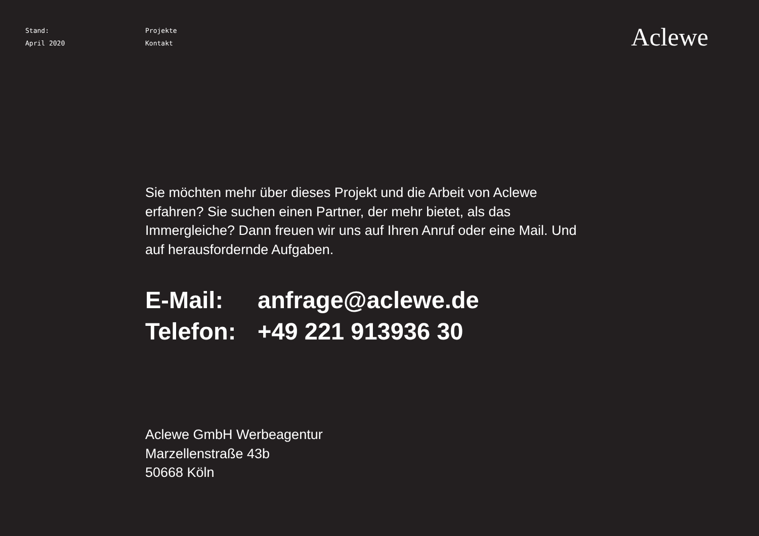Stand:
April 2020
Projekte
Kontakt
Aclewe
Sie möchten mehr über dieses Projekt und die Arbeit von Aclewe erfahren? Sie suchen einen Partner, der mehr bietet, als das Immergleiche? Dann freuen wir uns auf Ihren Anruf oder eine Mail. Und auf herausfordernde Aufgaben.
| E-Mail: | anfrage@aclewe.de |
| Telefon: | +49 221 913936 30 |
Aclewe GmbH Werbeagentur
Marzellenstraße 43b
50668 Köln